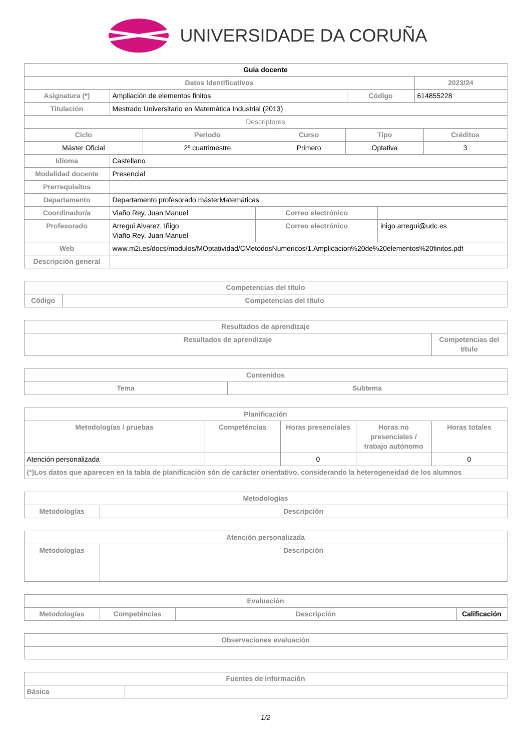UNIVERSIDADE DA CORUÑA
| Guia docente | | | |
| --- | --- | --- | --- |
| Datos Identificativos | | | 2023/24 |
| Asignatura (*) | Ampliación de elementos finitos | Código | 614855228 |
| Titulación | Mestrado Universitario en Matemática Industrial (2013) | | |
| Descriptores | | | |
| Ciclo | Periodo | Curso | Tipo | Créditos |
| --- | --- | --- | --- | --- |
| Máster Oficial | 2º cuatrimestre | Primero | Optativa | 3 |
| Idioma | Castellano | | |
| Modalidad docente | Presencial | | |
| Prerrequisitos | | | |
| Departamento | Departamento profesorado másterMatemáticas | | |
| Coordinador/a | Viaño Rey, Juan Manuel | Correo electrónico | |
| Profesorado | Arregui Alvarez, Iñigo Viaño Rey, Juan Manuel | Correo electrónico | inigo.arregui@udc.es |
| Web | www.m2i.es/docs/modulos/MOptatividad/CMetodosNumericos/1.Amplicacion%20de%20elementos%20finitos.pdf | | |
| Descripción general | | | |
| Competencias del título | |
| --- | --- |
| Código | Competencias del título |
| Resultados de aprendizaje | |
| --- | --- |
| Resultados de aprendizaje | Competencias del título |
| Contenidos | |
| --- | --- |
| Tema | Subtema |
| Planificación | | | | |
| --- | --- | --- | --- | --- |
| Metodologías / pruebas | Competéncias | Horas presenciales | Horas no presenciales / trabajo autónomo | Horas totales |
| Atención personalizada | | 0 | | 0 |
| (*)Los datos que aparecen en la tabla de planificación són de carácter orientativo, considerando la heterogeneidad de los alumnos | | | | |
| Metodologías | |
| --- | --- |
| Metodologías | Descripción |
| Atención personalizada | |
| --- | --- |
| Metodologías | Descripción |
| Evaluación | | | |
| --- | --- | --- | --- |
| Metodologías | Competéncias | Descripción | Calificación |
| Observaciones evaluación |
| --- |
| Fuentes de información | |
| --- | --- |
| Básica | |
1/2